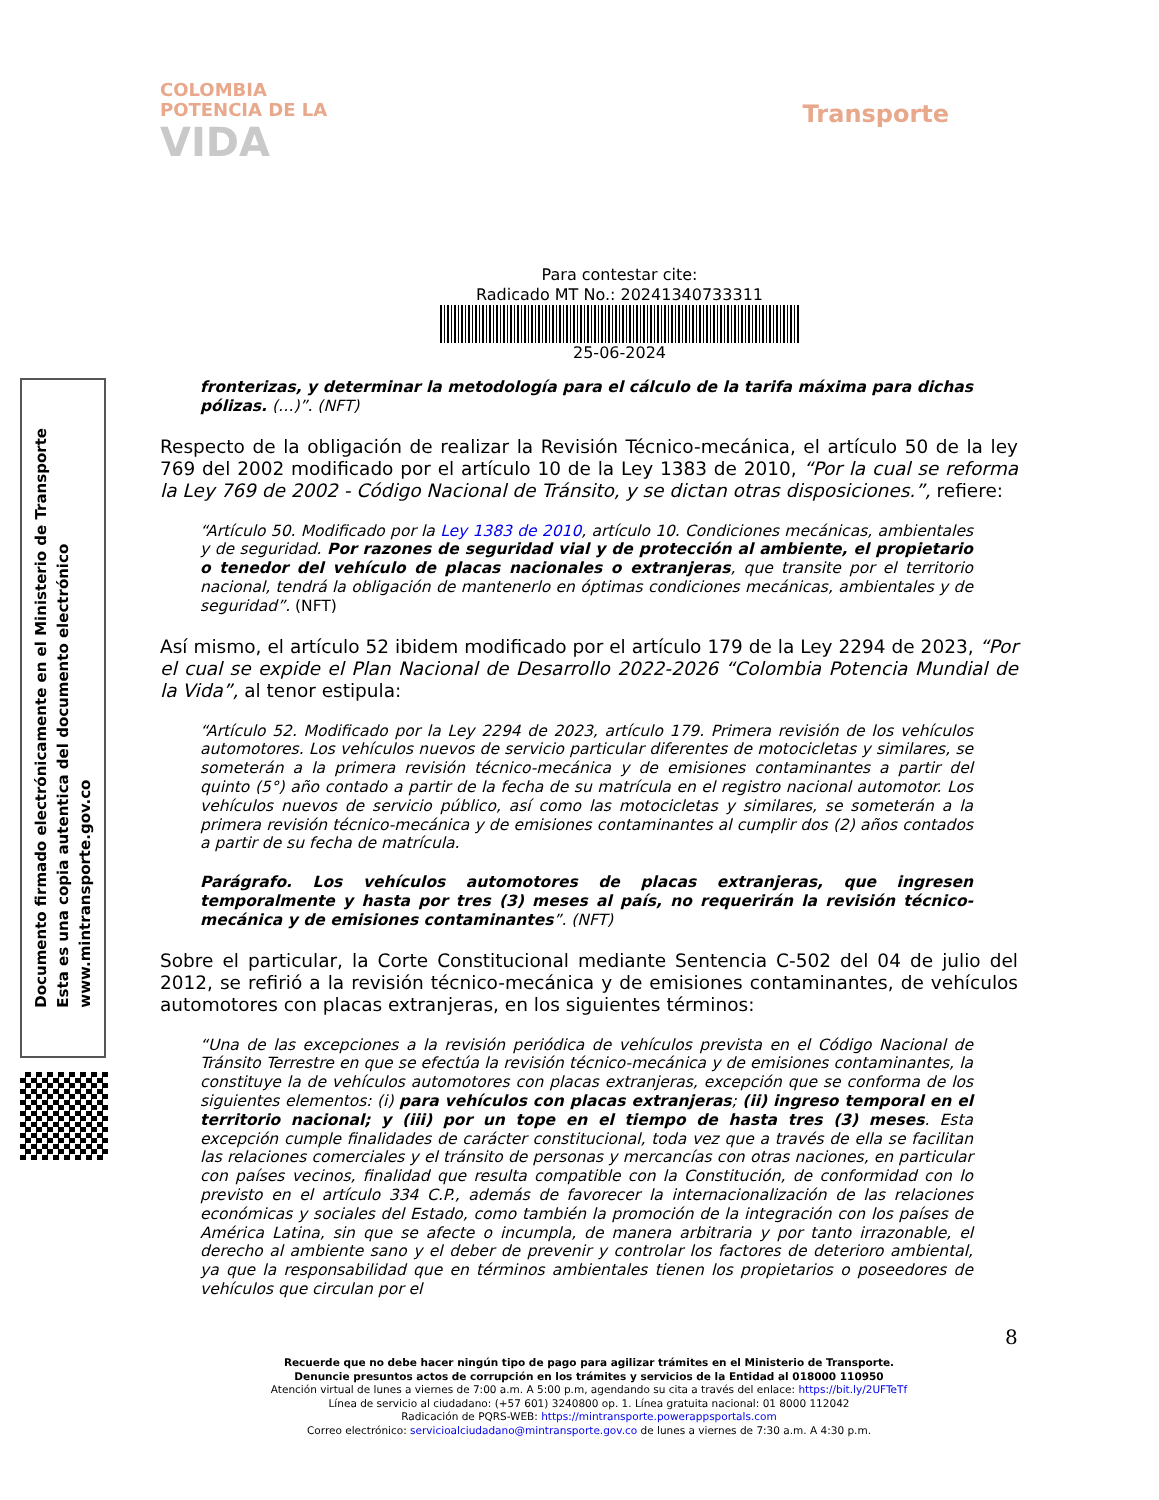COLOMBIA
POTENCIA DE LA
VIDA
Transporte
Para contestar cite:
Radicado MT No.: 20241340733311
25-06-2024
Documento firmado electrónicamente en el Ministerio de Transporte
Esta es una copia autentica del documento electrónico
www.mintransporte.gov.co
fronterizas, y determinar la metodología para el cálculo de la tarifa máxima para dichas pólizas. (…)”. (NFT)
Respecto de la obligación de realizar la Revisión Técnico-mecánica, el artículo 50 de la ley 769 del 2002 modificado por el artículo 10 de la Ley 1383 de 2010, “Por la cual se reforma la Ley 769 de 2002 - Código Nacional de Tránsito, y se dictan otras disposiciones.”, refiere:
“Artículo 50. Modificado por la Ley 1383 de 2010, artículo 10. Condiciones mecánicas, ambientales y de seguridad. Por razones de seguridad vial y de protección al ambiente, el propietario o tenedor del vehículo de placas nacionales o extranjeras, que transite por el territorio nacional, tendrá la obligación de mantenerlo en óptimas condiciones mecánicas, ambientales y de seguridad”. (NFT)
Así mismo, el artículo 52 ibidem modificado por el artículo 179 de la Ley 2294 de 2023, “Por el cual se expide el Plan Nacional de Desarrollo 2022-2026 “Colombia Potencia Mundial de la Vida”, al tenor estipula:
“Artículo 52. Modificado por la Ley 2294 de 2023, artículo 179. Primera revisión de los vehículos automotores. Los vehículos nuevos de servicio particular diferentes de motocicletas y similares, se someterán a la primera revisión técnico-mecánica y de emisiones contaminantes a partir del quinto (5°) año contado a partir de la fecha de su matrícula en el registro nacional automotor. Los vehículos nuevos de servicio público, así como las motocicletas y similares, se someterán a la primera revisión técnico-mecánica y de emisiones contaminantes al cumplir dos (2) años contados a partir de su fecha de matrícula.
Parágrafo. Los vehículos automotores de placas extranjeras, que ingresen temporalmente y hasta por tres (3) meses al país, no requerirán la revisión técnico-mecánica y de emisiones contaminantes”. (NFT)
Sobre el particular, la Corte Constitucional mediante Sentencia C-502 del 04 de julio del 2012, se refirió a la revisión técnico-mecánica y de emisiones contaminantes, de vehículos automotores con placas extranjeras, en los siguientes términos:
“Una de las excepciones a la revisión periódica de vehículos prevista en el Código Nacional de Tránsito Terrestre en que se efectúa la revisión técnico-mecánica y de emisiones contaminantes, la constituye la de vehículos automotores con placas extranjeras, excepción que se conforma de los siguientes elementos: (i) para vehículos con placas extranjeras; (ii) ingreso temporal en el territorio nacional; y (iii) por un tope en el tiempo de hasta tres (3) meses. Esta excepción cumple finalidades de carácter constitucional, toda vez que a través de ella se facilitan las relaciones comerciales y el tránsito de personas y mercancías con otras naciones, en particular con países vecinos, finalidad que resulta compatible con la Constitución, de conformidad con lo previsto en el artículo 334 C.P., además de favorecer la internacionalización de las relaciones económicas y sociales del Estado, como también la promoción de la integración con los países de América Latina, sin que se afecte o incumpla, de manera arbitraria y por tanto irrazonable, el derecho al ambiente sano y el deber de prevenir y controlar los factores de deterioro ambiental, ya que la responsabilidad que en términos ambientales tienen los propietarios o poseedores de vehículos que circulan por el
8
Recuerde que no debe hacer ningún tipo de pago para agilizar trámites en el Ministerio de Transporte.
Denuncie presuntos actos de corrupción en los trámites y servicios de la Entidad al 018000 110950
Atención virtual de lunes a viernes de 7:00 a.m. A 5:00 p.m, agendando su cita a través del enlace: https://bit.ly/2UFTeTf
Línea de servicio al ciudadano: (+57 601) 3240800 op. 1. Línea gratuita nacional: 01 8000 112042
Radicación de PQRS-WEB: https://mintransporte.powerappsportals.com
Correo electrónico: servicioalciudadano@mintransporte.gov.co de lunes a viernes de 7:30 a.m. A 4:30 p.m.